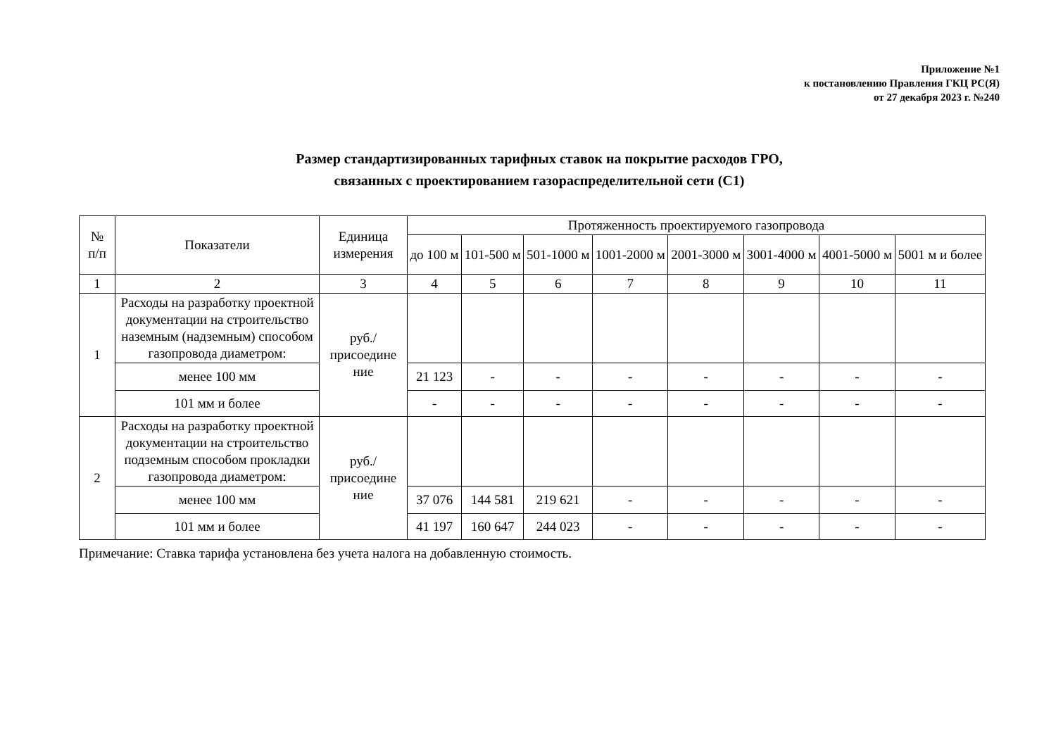Приложение №1
к постановлению Правления ГКЦ РС(Я)
от 27 декабря 2023 г. №240
Размер стандартизированных тарифных ставок на покрытие расходов ГРО,
связанных с проектированием газораспределительной сети (С1)
| № п/п | Показатели | Единица измерения | Протяженность проектируемого газопровода | | | | | | | |
| --- | --- | --- | --- | --- | --- | --- | --- | --- | --- | --- |
| | | | до 100 м | 101-500 м | 501-1000 м | 1001-2000 м | 2001-3000 м | 3001-4000 м | 4001-5000 м | 5001 м и более |
| 1 | 2 | 3 | 4 | 5 | 6 | 7 | 8 | 9 | 10 | 11 |
| 1 | Расходы на разработку проектной документации на строительство наземным (надземным) способом газопровода диаметром: | руб./ присоедине ние | | | | | | | | |
| | менее 100 мм | | 21 123 | - | - | - | - | - | - | - |
| | 101 мм и более | | - | - | - | - | - | - | - | - |
| 2 | Расходы на разработку проектной документации на строительство подземным способом прокладки газопровода диаметром: | руб./ присоедине ние | | | | | | | | |
| | менее 100 мм | | 37 076 | 144 581 | 219 621 | - | - | - | - | - |
| | 101 мм и более | | 41 197 | 160 647 | 244 023 | - | - | - | - | - |
Примечание: Ставка тарифа установлена без учета налога на добавленную стоимость.